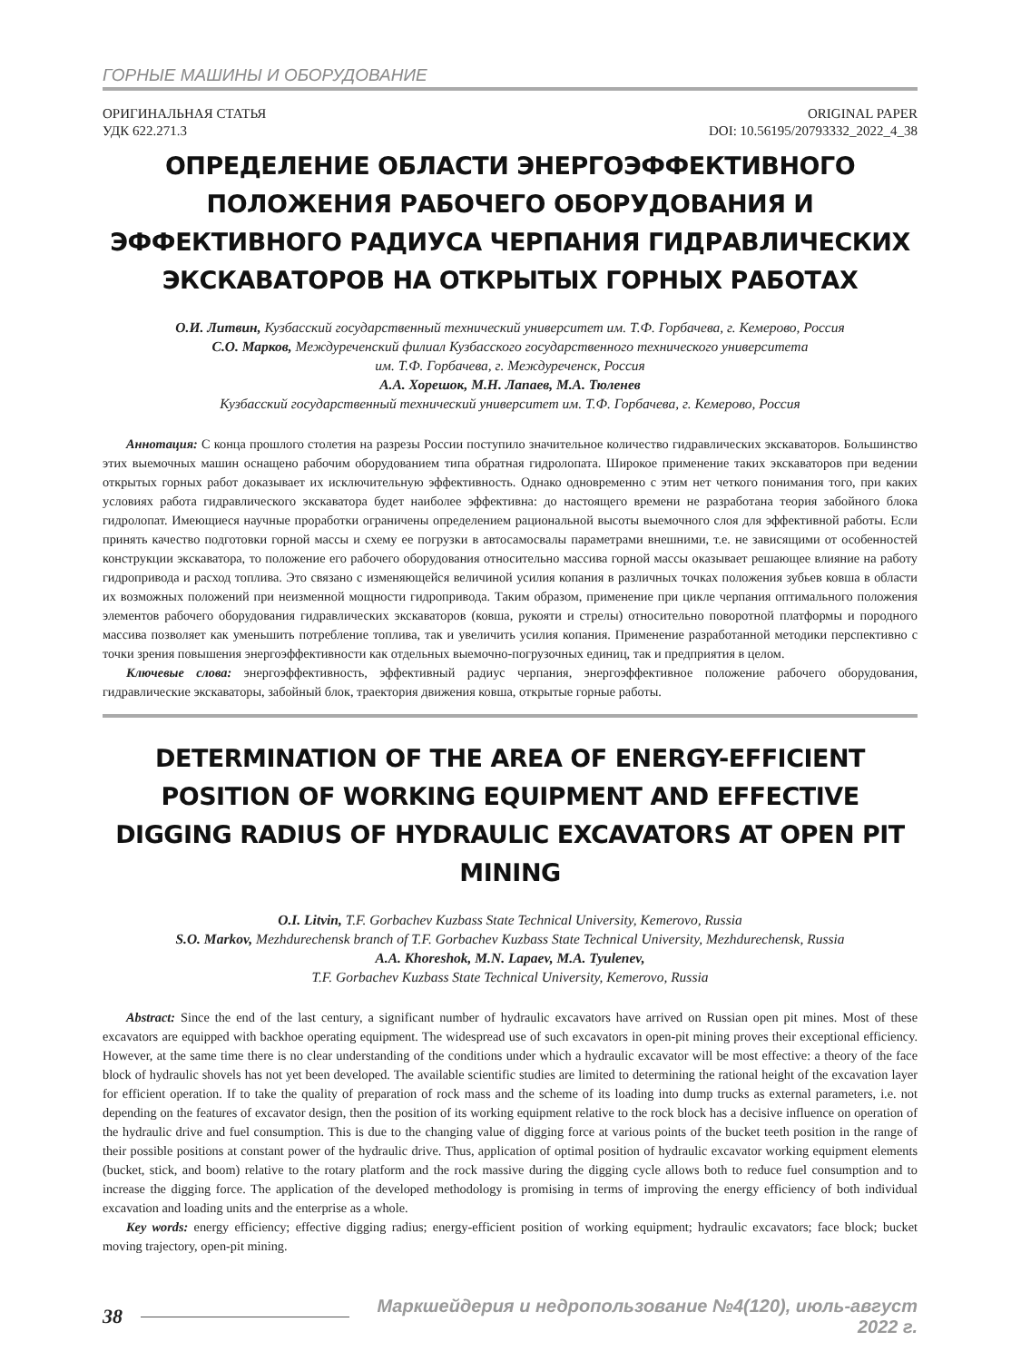ГОРНЫЕ МАШИНЫ И ОБОРУДОВАНИЕ
ОРИГИНАЛЬНАЯ СТАТЬЯ
УДК 622.271.3
ORIGINAL PAPER
DOI: 10.56195/20793332_2022_4_38
ОПРЕДЕЛЕНИЕ ОБЛАСТИ ЭНЕРГОЭФФЕКТИВНОГО ПОЛОЖЕНИЯ РАБОЧЕГО ОБОРУДОВАНИЯ И ЭФФЕКТИВНОГО РАДИУСА ЧЕРПАНИЯ ГИДРАВЛИЧЕСКИХ ЭКСКАВАТОРОВ НА ОТКРЫТЫХ ГОРНЫХ РАБОТАХ
О.И. Литвин, Кузбасский государственный технический университет им. Т.Ф. Горбачева, г. Кемерово, Россия
С.О. Марков, Междуреченский филиал Кузбасского государственного технического университета
им. Т.Ф. Горбачева, г. Междуреченск, Россия
А.А. Хорешок, М.Н. Лапаев, М.А. Тюленев
Кузбасский государственный технический университет им. Т.Ф. Горбачева, г. Кемерово, Россия
Аннотация: С конца прошлого столетия на разрезы России поступило значительное количество гидравлических экскаваторов. Большинство этих выемочных машин оснащено рабочим оборудованием типа обратная гидролопата. Широкое применение таких экскаваторов при ведении открытых горных работ доказывает их исключительную эффективность. Однако одновременно с этим нет четкого понимания того, при каких условиях работа гидравлического экскаватора будет наиболее эффективна: до настоящего времени не разработана теория забойного блока гидролопат. Имеющиеся научные проработки ограничены определением рациональной высоты выемочного слоя для эффективной работы. Если принять качество подготовки горной массы и схему ее погрузки в автосамосвалы параметрами внешними, т.е. не зависящими от особенностей конструкции экскаватора, то положение его рабочего оборудования относительно массива горной массы оказывает решающее влияние на работу гидропривода и расход топлива. Это связано с изменяющейся величиной усилия копания в различных точках положения зубьев ковша в области их возможных положений при неизменной мощности гидропривода. Таким образом, применение при цикле черпания оптимального положения элементов рабочего оборудования гидравлических экскаваторов (ковша, рукояти и стрелы) относительно поворотной платформы и породного массива позволяет как уменьшить потребление топлива, так и увеличить усилия копания. Применение разработанной методики перспективно с точки зрения повышения энергоэффективности как отдельных выемочно-погрузочных единиц, так и предприятия в целом.
Ключевые слова: энергоэффективность, эффективный радиус черпания, энергоэффективное положение рабочего оборудования, гидравлические экскаваторы, забойный блок, траектория движения ковша, открытые горные работы.
DETERMINATION OF THE AREA OF ENERGY-EFFICIENT POSITION OF WORKING EQUIPMENT AND EFFECTIVE DIGGING RADIUS OF HYDRAULIC EXCAVATORS AT OPEN PIT MINING
O.I. Litvin, T.F. Gorbachev Kuzbass State Technical University, Kemerovo, Russia
S.O. Markov, Mezhdurechensk branch of T.F. Gorbachev Kuzbass State Technical University, Mezhdurechensk, Russia
A.A. Khoreshok, M.N. Lapaev, M.A. Tyulenev,
T.F. Gorbachev Kuzbass State Technical University, Kemerovo, Russia
Abstract: Since the end of the last century, a significant number of hydraulic excavators have arrived on Russian open pit mines. Most of these excavators are equipped with backhoe operating equipment. The widespread use of such excavators in open-pit mining proves their exceptional efficiency. However, at the same time there is no clear understanding of the conditions under which a hydraulic excavator will be most effective: a theory of the face block of hydraulic shovels has not yet been developed. The available scientific studies are limited to determining the rational height of the excavation layer for efficient operation. If to take the quality of preparation of rock mass and the scheme of its loading into dump trucks as external parameters, i.e. not depending on the features of excavator design, then the position of its working equipment relative to the rock block has a decisive influence on operation of the hydraulic drive and fuel consumption. This is due to the changing value of digging force at various points of the bucket teeth position in the range of their possible positions at constant power of the hydraulic drive. Thus, application of optimal position of hydraulic excavator working equipment elements (bucket, stick, and boom) relative to the rotary platform and the rock massive during the digging cycle allows both to reduce fuel consumption and to increase the digging force. The application of the developed methodology is promising in terms of improving the energy efficiency of both individual excavation and loading units and the enterprise as a whole.
Key words: energy efficiency; effective digging radius; energy-efficient position of working equipment; hydraulic excavators; face block; bucket moving trajectory, open-pit mining.
38 Маркшейдерия и недропользование №4(120), июль-август 2022 г.